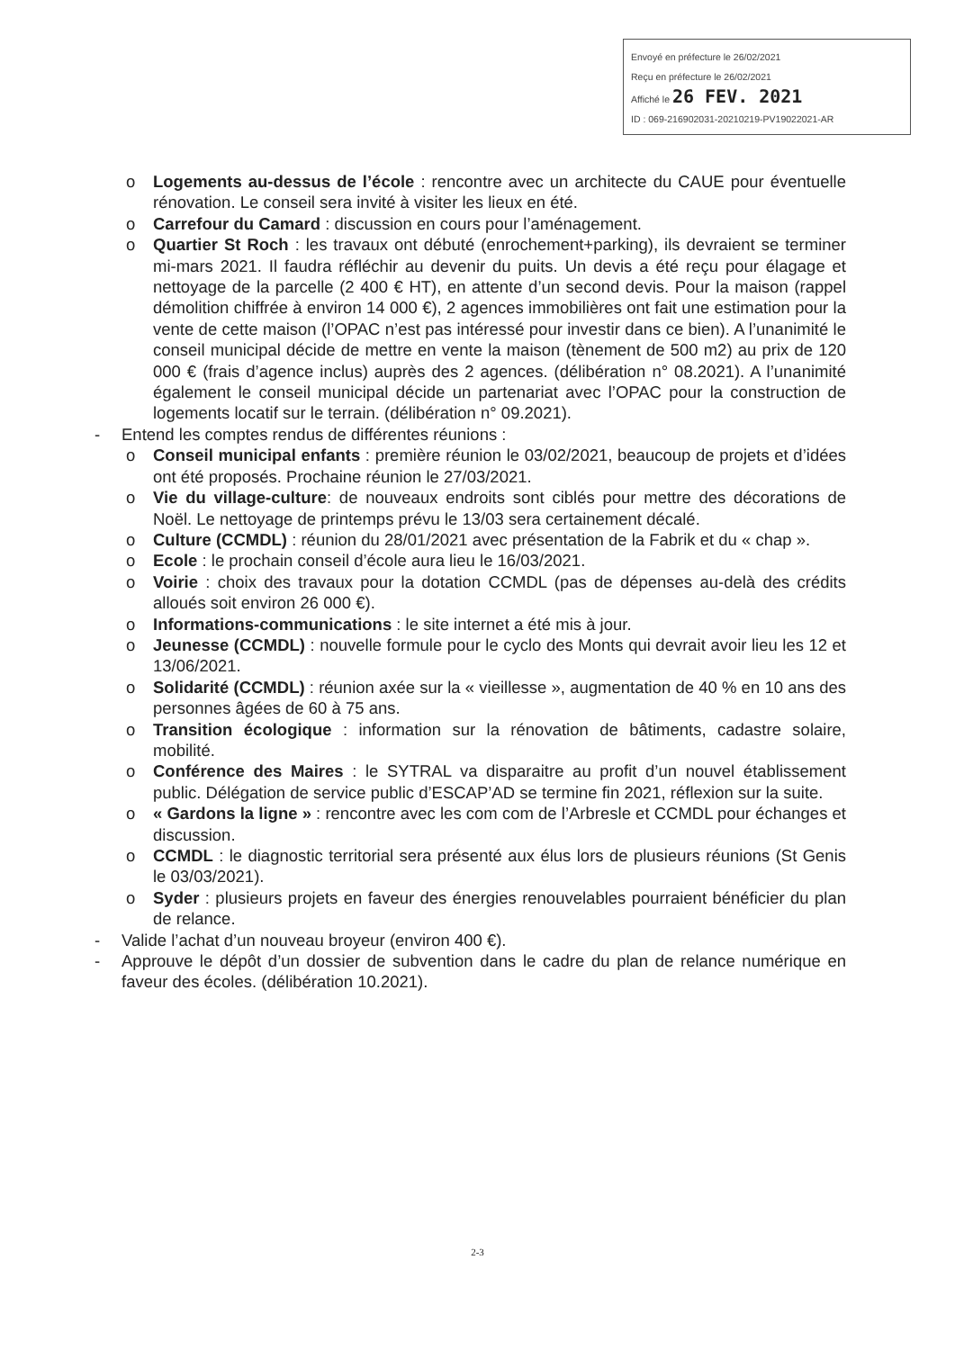Envoyé en préfecture le 26/02/2021
Reçu en préfecture le 26/02/2021
Affiché le 26 FEV. 2021
ID : 069-216902031-20210219-PV19022021-AR
o Logements au-dessus de l’école : rencontre avec un architecte du CAUE pour éventuelle rénovation. Le conseil sera invité à visiter les lieux en été.
o Carrefour du Camard : discussion en cours pour l’aménagement.
o Quartier St Roch : les travaux ont débuté (enrochement+parking), ils devraient se terminer mi-mars 2021. Il faudra réfléchir au devenir du puits. Un devis a été reçu pour élagage et nettoyage de la parcelle (2 400 € HT), en attente d’un second devis. Pour la maison (rappel démolition chiffrée à environ 14 000 €), 2 agences immobilières ont fait une estimation pour la vente de cette maison (l’OPAC n’est pas intéressé pour investir dans ce bien). A l’unanimité le conseil municipal décide de mettre en vente la maison (tènement de 500 m2) au prix de 120 000 € (frais d’agence inclus) auprès des 2 agences. (délibération n° 08.2021). A l’unanimité également le conseil municipal décide un partenariat avec l’OPAC pour la construction de logements locatif sur le terrain. (délibération n° 09.2021).
- Entend les comptes rendus de différentes réunions :
o Conseil municipal enfants : première réunion le 03/02/2021, beaucoup de projets et d’idées ont été proposés. Prochaine réunion le 27/03/2021.
o Vie du village-culture: de nouveaux endroits sont ciblés pour mettre des décorations de Noël. Le nettoyage de printemps prévu le 13/03 sera certainement décalé.
o Culture (CCMDL) : réunion du 28/01/2021 avec présentation de la Fabrik et du « chap ».
o Ecole : le prochain conseil d’école aura lieu le 16/03/2021.
o Voirie : choix des travaux pour la dotation CCMDL (pas de dépenses au-delà des crédits alloués soit environ 26 000 €).
o Informations-communications : le site internet a été mis à jour.
o Jeunesse (CCMDL) : nouvelle formule pour le cyclo des Monts qui devrait avoir lieu les 12 et 13/06/2021.
o Solidarité (CCMDL) : réunion axée sur la « vieillesse », augmentation de 40 % en 10 ans des personnes âgées de 60 à 75 ans.
o Transition écologique : information sur la rénovation de bâtiments, cadastre solaire, mobilité.
o Conférence des Maires : le SYTRAL va disparaitre au profit d’un nouvel établissement public. Délégation de service public d’ESCAP’AD se termine fin 2021, réflexion sur la suite.
o « Gardons la ligne » : rencontre avec les com com de l’Arbresle et CCMDL pour échanges et discussion.
o CCMDL : le diagnostic territorial sera présenté aux élus lors de plusieurs réunions (St Genis le 03/03/2021).
o Syder : plusieurs projets en faveur des énergies renouvelables pourraient bénéficier du plan de relance.
- Valide l’achat d’un nouveau broyeur (environ 400 €).
- Approuve le dépôt d’un dossier de subvention dans le cadre du plan de relance numérique en faveur des écoles. (délibération 10.2021).
2-3